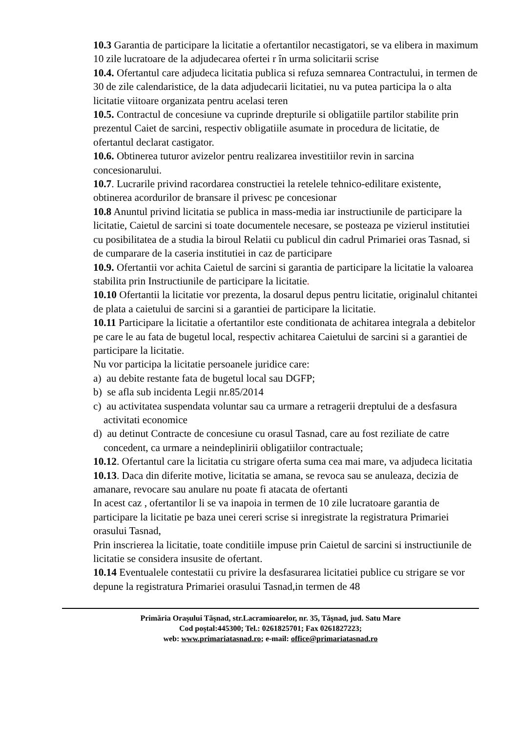10.3 Garantia de participare la licitatie a ofertantilor necastigatori, se va elibera in maximum 10 zile lucratoare de la adjudecarea ofertei r în urma solicitarii scrise
10.4. Ofertantul care adjudeca licitatia publica si refuza semnarea Contractului, in termen de 30 de zile calendaristice, de la data adjudecarii licitatiei, nu va putea participa la o alta licitatie viitoare organizata pentru acelasi teren
10.5. Contractul de concesiune va cuprinde drepturile si obligatiile partilor stabilite prin prezentul Caiet de sarcini, respectiv obligatiile asumate in procedura de licitatie, de ofertantul declarat castigator.
10.6. Obtinerea tuturor avizelor pentru realizarea investitiilor revin in sarcina concesionarului.
10.7. Lucrarile privind racordarea constructiei la retelele tehnico-edilitare existente, obtinerea acordurilor de bransare il privesc pe concesionar
10.8 Anuntul privind licitatia se publica in mass-media iar instructiunile de participare la licitatie, Caietul de sarcini si toate documentele necesare, se posteaza pe vizierul institutiei cu posibilitatea de a studia la biroul Relatii cu publicul din cadrul Primariei oras Tasnad, si de cumparare de la caseria institutiei in caz de participare
10.9. Ofertantii vor achita Caietul de sarcini si garantia de participare la licitatie la valoarea stabilita prin Instructiunile de participare la licitatie.
10.10 Ofertantii la licitatie vor prezenta, la dosarul depus pentru licitatie, originalul chitantei de plata a caietului de sarcini si a garantiei de participare la licitatie.
10.11 Participare la licitatie a ofertantilor este conditionata de achitarea integrala a debitelor pe care le au fata de bugetul local, respectiv achitarea Caietului de sarcini si a garantiei de participare la licitatie.
Nu vor participa la licitatie persoanele juridice care:
a) au debite restante fata de bugetul local sau DGFP;
b) se afla sub incidenta Legii nr.85/2014
c) au activitatea suspendata voluntar sau ca urmare a retragerii dreptului de a desfasura activitati economice
d) au detinut Contracte de concesiune cu orasul Tasnad, care au fost reziliate de catre concedent, ca urmare a neindeplinirii obligatiilor contractuale;
10.12. Ofertantul care la licitatia cu strigare oferta suma cea mai mare, va adjudeca licitatia
10.13. Daca din diferite motive, licitatia se amana, se revoca sau se anuleaza, decizia de amanare, revocare sau anulare nu poate fi atacata de ofertanti
In acest caz , ofertantilor li se va inapoia in termen de 10 zile lucratoare garantia de participare la licitatie pe baza unei cereri scrise si inregistrate la registratura Primariei orasului Tasnad,
Prin inscrierea la licitatie, toate conditiile impuse prin Caietul de sarcini si instructiunile de licitatie se considera insusite de ofertant.
10.14 Eventualele contestatii cu privire la desfasurarea licitatiei publice cu strigare se vor depune la registratura Primariei orasului Tasnad,in termen de 48
Primăria Oraşului Tăşnad, str.Lacramioarelor, nr. 35, Tăşnad, jud. Satu Mare
Cod poştal:445300; Tel.: 0261825701; Fax 0261827223;
web: www.primariatasnad.ro; e-mail: office@primariatasnad.ro